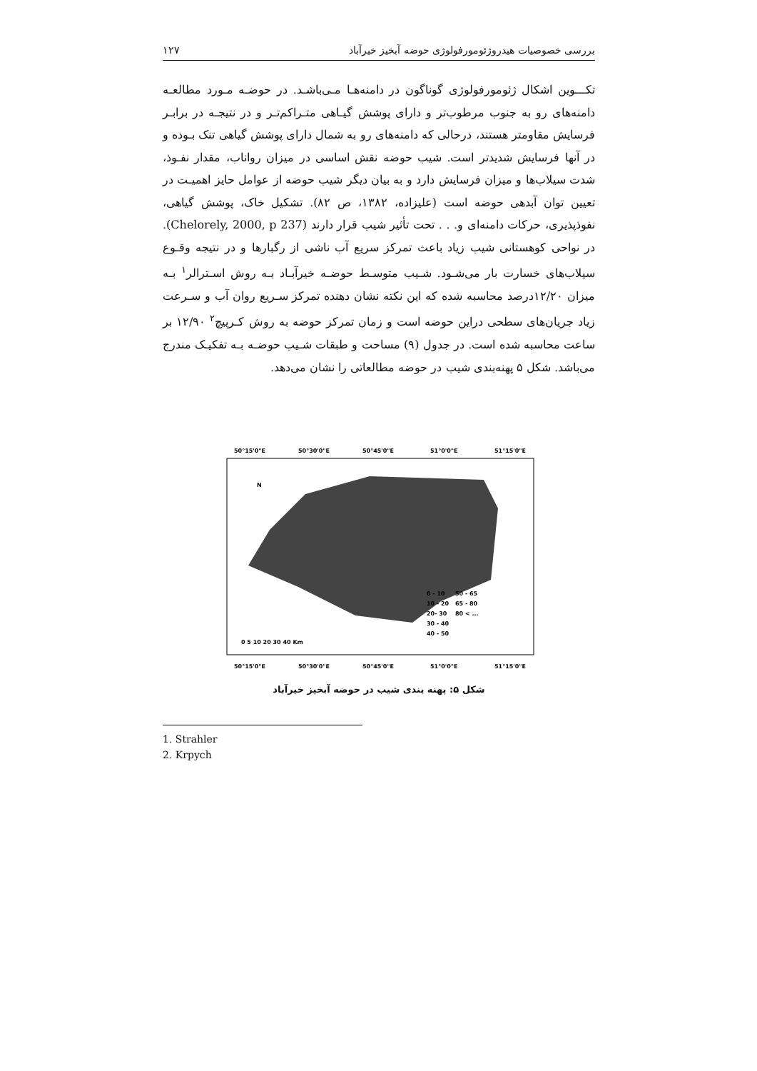بررسی خصوصیات هیدروژئومورفولوژی حوضه آبخیز خیرآباد ۱۲۷
تکـــوین اشکال ژئومورفولوژی گوناگون در دامنه‌هـا مـی‌باشـد. در حوضـه مـورد مطالعـه دامنه‌های رو به جنوب مرطوب‌تر و دارای پوشش گیـاهی متـراکم‌تـر و در نتیجـه در برابـر فرسایش مقاومتر هستند، درحالی که دامنه‌های رو به شمال دارای پوشش گیاهی تنک بـوده و در آنها فرسایش شدیدتر است. شیب حوضه نقش اساسی در میزان رواناب، مقدار نفـوذ، شدت سیلاب‌ها و میزان فرسایش دارد و به بیان دیگر شیب حوضه از عوامل حایز اهمیـت در تعیین توان آبدهی حوضه است (علیزاده، ۱۳۸۲، ص ۸۲). تشکیل خاک، پوشش گیاهی، نفوذپذیری، حرکات دامنه‌ای و. . . تحت تأثیر شیب قرار دارند (Chelorely, 2000, p 237). در نواحی کوهستانی شیب زیاد باعث تمرکز سریع آب ناشی از رگبارها و در نتیجه وقـوع سیلاب‌های خسارت بار می‌شـود. شـیب متوسـط حوضـه خیرآبـاد بـه روش اسـترالر<sup>۱</sup> بـه میزان ۱۲/۲۰درصد محاسبه شده که این نکته نشان دهنده تمرکز سـریع روان آب و سـرعت زیاد جریان‌های سطحی دراین حوضه است و زمان تمرکز حوضه به روش کـرپیچ<sup>۲</sup> ۱۲/۹۰ بر ساعت محاسبه شده است. در جدول (۹) مساحت و طبقات شـیب حوضـه بـه تفکیـک مندرج می‌باشد. شکل ۵ پهنه‌بندی شیب در حوضه مطالعاتی را نشان می‌دهد.
50°15'0"E
50°30'0"E
50°45'0"E
51°0'0"E
51°15'0"E
50°15'0"E
50°30'0"E
50°45'0"E
51°0'0"E
51°15'0"E
N
0 - 10
50 - 65
10 - 20
65 - 80
20- 30
80 < ...
30 - 40
40 - 50
0 5 10 20 30 40 Km
شکل ۵: پهنه بندی شیب در حوضه آبخیز خیرآباد
1. Strahler
2. Krpych